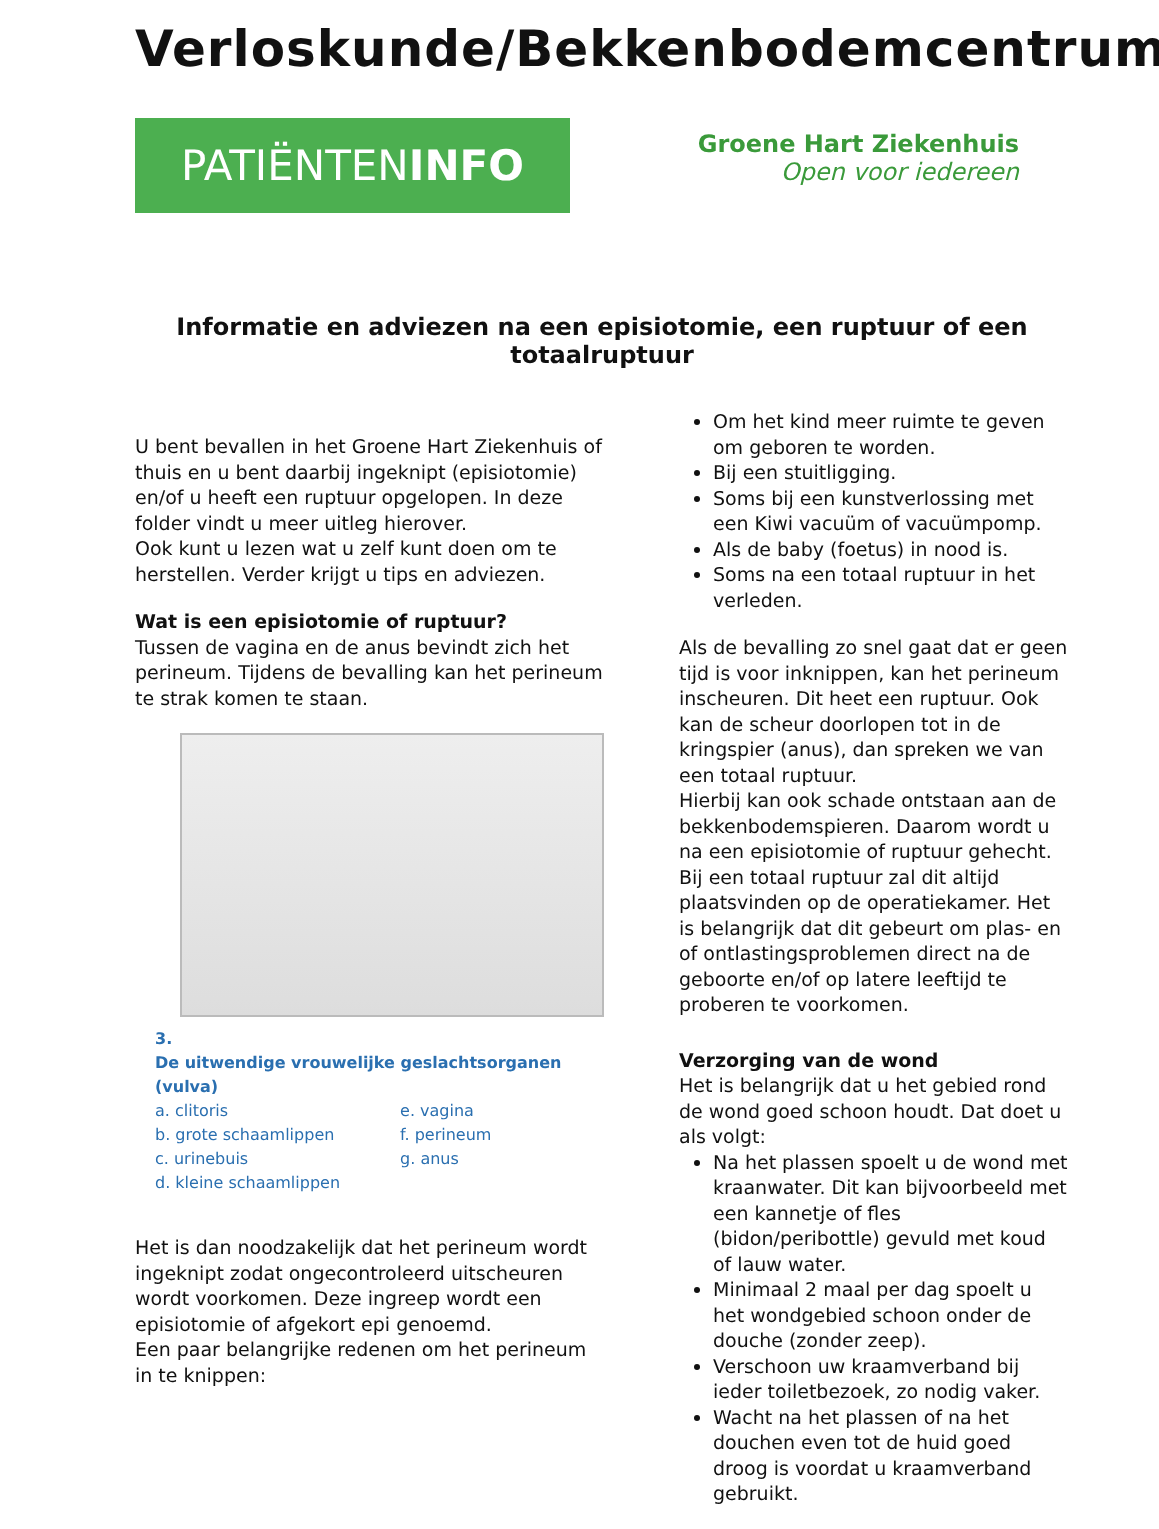Verloskunde/Bekkenbodemcentrum
PATIËNTENINFO
Groene Hart Ziekenhuis
Open voor iedereen
Informatie en adviezen na een episiotomie, een ruptuur of een totaalruptuur
U bent bevallen in het Groene Hart Ziekenhuis of thuis en u bent daarbij ingeknipt (episiotomie) en/of u heeft een ruptuur opgelopen. In deze folder vindt u meer uitleg hierover.
Ook kunt u lezen wat u zelf kunt doen om te herstellen. Verder krijgt u tips en adviezen.
Wat is een episiotomie of ruptuur?
Tussen de vagina en de anus bevindt zich het perineum. Tijdens de bevalling kan het perineum te strak komen te staan.
3.
De uitwendige vrouwelijke geslachtsorganen (vulva)
| a. clitoris | e. vagina |
| b. grote schaamlippen | f. perineum |
| c. urinebuis | g. anus |
| d. kleine schaamlippen | |
Het is dan noodzakelijk dat het perineum wordt ingeknipt zodat ongecontroleerd uitscheuren wordt voorkomen. Deze ingreep wordt een episiotomie of afgekort epi genoemd.
Een paar belangrijke redenen om het perineum in te knippen:
Om het kind meer ruimte te geven om geboren te worden.
Bij een stuitligging.
Soms bij een kunstverlossing met een Kiwi vacuüm of vacuümpomp.
Als de baby (foetus) in nood is.
Soms na een totaal ruptuur in het verleden.
Als de bevalling zo snel gaat dat er geen tijd is voor inknippen, kan het perineum inscheuren. Dit heet een ruptuur. Ook kan de scheur doorlopen tot in de kringspier (anus), dan spreken we van een totaal ruptuur.
Hierbij kan ook schade ontstaan aan de bekkenbodemspieren. Daarom wordt u na een episiotomie of ruptuur gehecht. Bij een totaal ruptuur zal dit altijd plaatsvinden op de operatiekamer. Het is belangrijk dat dit gebeurt om plas- en of ontlastingsproblemen direct na de geboorte en/of op latere leeftijd te proberen te voorkomen.
Verzorging van de wond
Het is belangrijk dat u het gebied rond de wond goed schoon houdt. Dat doet u als volgt:
Na het plassen spoelt u de wond met kraanwater. Dit kan bijvoorbeeld met een kannetje of fles (bidon/peribottle) gevuld met koud of lauw water.
Minimaal 2 maal per dag spoelt u het wondgebied schoon onder de douche (zonder zeep).
Verschoon uw kraamverband bij ieder toiletbezoek, zo nodig vaker.
Wacht na het plassen of na het douchen even tot de huid goed droog is voordat u kraamverband gebruikt.